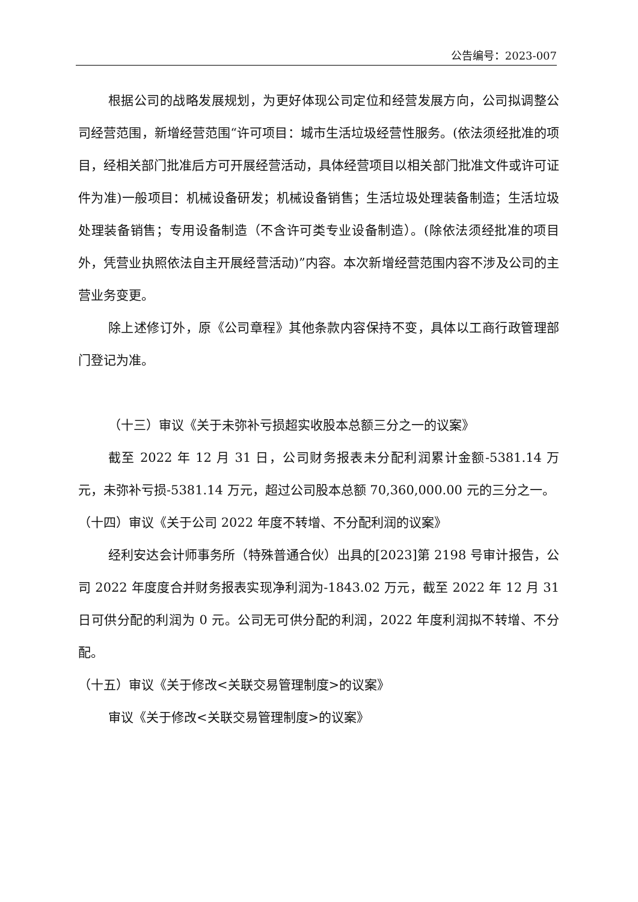公告编号：2023-007
根据公司的战略发展规划，为更好体现公司定位和经营发展方向，公司拟调整公司经营范围，新增经营范围“许可项目：城市生活垃圾经营性服务。(依法须经批准的项目，经相关部门批准后方可开展经营活动，具体经营项目以相关部门批准文件或许可证件为准)一般项目：机械设备研发；机械设备销售；生活垃圾处理装备制造；生活垃圾处理装备销售；专用设备制造（不含许可类专业设备制造）。(除依法须经批准的项目外，凭营业执照依法自主开展经营活动)”内容。本次新增经营范围内容不涉及公司的主营业务变更。
除上述修订外，原《公司章程》其他条款内容保持不变，具体以工商行政管理部门登记为准。
（十三）审议《关于未弥补亏损超实收股本总额三分之一的议案》
截至 2022 年 12 月 31 日，公司财务报表未分配利润累计金额-5381.14 万元，未弥补亏损-5381.14 万元，超过公司股本总额 70,360,000.00 元的三分之一。
（十四）审议《关于公司 2022 年度不转增、不分配利润的议案》
经利安达会计师事务所（特殊普通合伙）出具的[2023]第 2198 号审计报告，公司 2022 年度度合并财务报表实现净利润为-1843.02 万元，截至 2022 年 12 月 31 日可供分配的利润为 0 元。公司无可供分配的利润，2022 年度利润拟不转增、不分配。
（十五）审议《关于修改<关联交易管理制度>的议案》
审议《关于修改<关联交易管理制度>的议案》